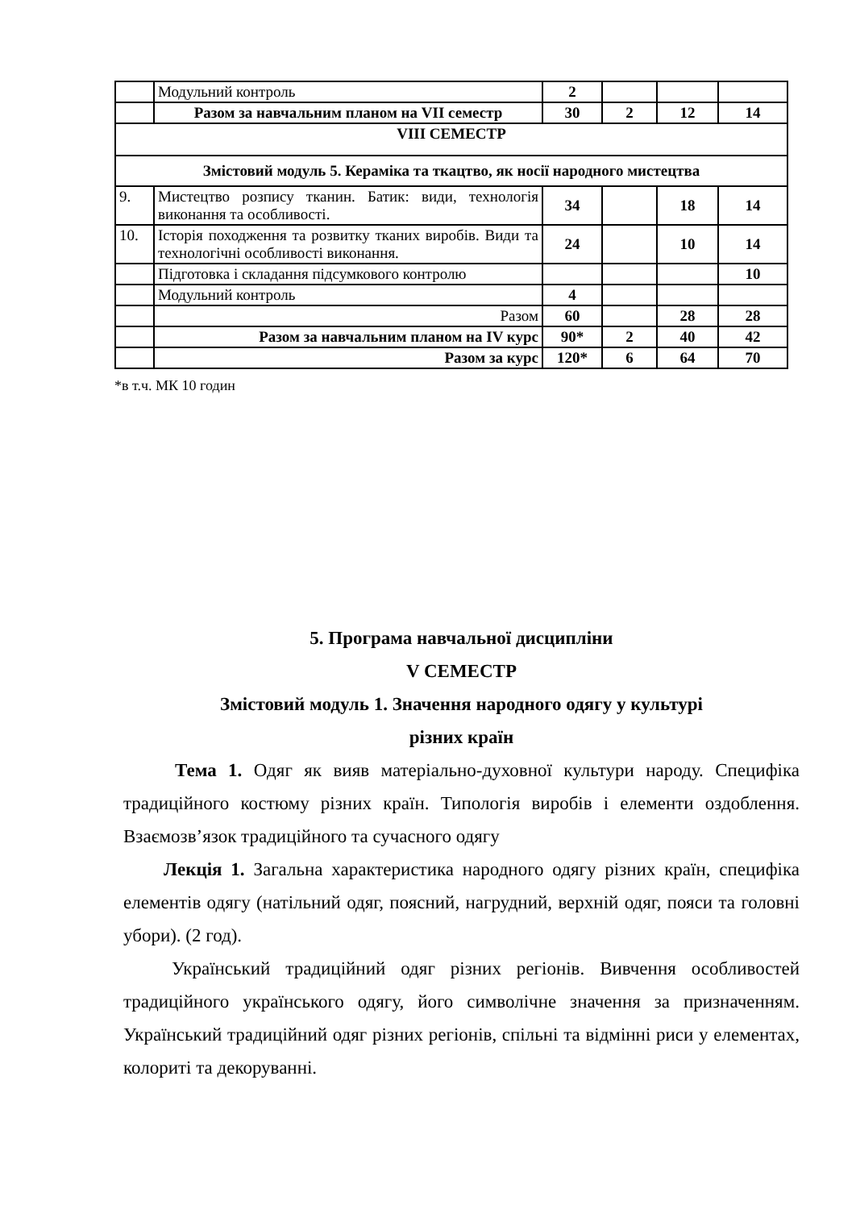| | Модульний контроль | 2 | | | |
| | Разом за навчальним планом на VII семестр | 30 | 2 | 12 | 14 |
| VIII СЕМЕСТР | | | | | |
| Змістовий модуль 5. Кераміка та ткацтво, як носії народного мистецтва | | | | | |
| 9. | Мистецтво розпису тканин. Батик: види, технологія виконання та особливості. | 34 | | 18 | 14 |
| 10. | Історія походження та розвитку тканих виробів. Види та технологічні особливості виконання. | 24 | | 10 | 14 |
| | Підготовка і складання підсумкового контролю | | | | 10 |
| | Модульний контроль | 4 | | | |
| | Разом | 60 | | 28 | 28 |
| | Разом за навчальним планом на IV курс | 90* | 2 | 40 | 42 |
| | Разом за курс | 120* | 6 | 64 | 70 |
*в т.ч. МК 10 годин
5. Програма навчальної дисципліни
V СЕМЕСТР
Змістовий модуль 1. Значення народного одягу у культурі
різних країн
Тема 1. Одяг як вияв матеріально-духовної культури народу. Специфіка традиційного костюму різних країн. Типологія виробів і елементи оздоблення. Взаємозв’язок традиційного та сучасного одягу
Лекція 1. Загальна характеристика народного одягу різних країн, специфіка елементів одягу (натільний одяг, поясний, нагрудний, верхній одяг, пояси та головні убори). (2 год).
Український традиційний одяг різних регіонів. Вивчення особливостей традиційного українського одягу, його символічне значення за призначенням. Український традиційний одяг різних регіонів, спільні та відмінні риси у елементах, колориті та декоруванні.